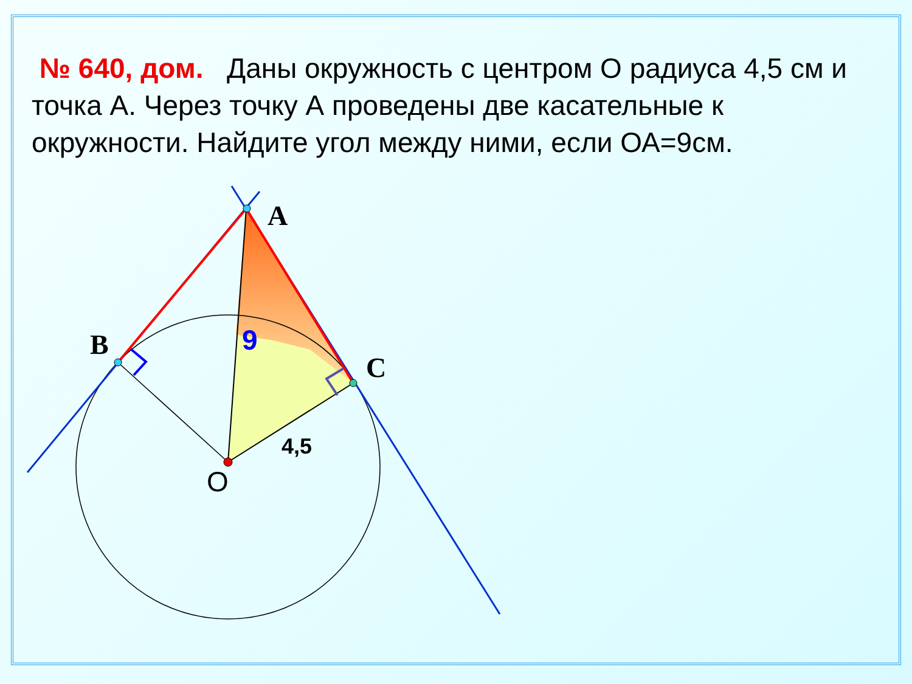№ 640, дом. Даны окружность с центром О радиуса 4,5 см и точка А. Через точку А проведены две касательные к окружности. Найдите угол между ними, если ОА=9см.
A
B
C
O
9
4,5